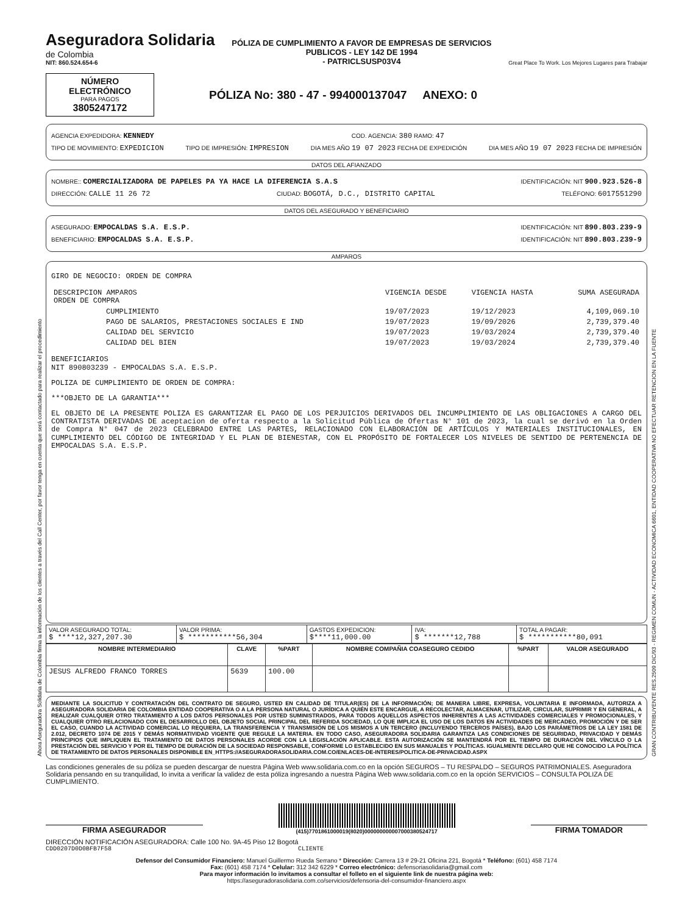Aseguradora Solidaria
de Colombia
NIT: 860.524.654-6
PÓLIZA DE CUMPLIMIENTO A FAVOR DE EMPRESAS DE SERVICIOS
PUBLICOS - LEY 142 DE 1994
- PATRICLSUSP03V4
Great Place To Work. Los Mejores Lugares para Trabajar
NÚMERO ELECTRÓNICO
PARA PAGOS
3805247172
PÓLIZA No: 380 - 47 - 994000137047 ANEXO: 0
AGENCIA EXPEDIDORA: KENNEDY COD. AGENCIA: 380 RAMO: 47
TIPO DE MOVIMIENTO: EXPEDICION TIPO DE IMPRESIÓN: IMPRESION DIA MES AÑO 19 07 2023 FECHA DE EXPEDICIÓN DIA MES AÑO 19 07 2023 FECHA DE IMPRESIÓN
DATOS DEL AFIANZADO
NOMBRE:: COMERCIALIZADORA DE PAPELES PA YA HACE LA DIFERENCIA S.A.S IDENTIFICACIÓN: NIT 900.923.526-8
DIRECCIÓN: CALLE 11 26 72 CIUDAD: BOGOTÁ, D.C., DISTRITO CAPITAL TELÉFONO: 6017551290
DATOS DEL ASEGURADO Y BENEFICIARIO
ASEGURADO: EMPOCALDAS S.A. E.S.P. IDENTIFICACIÓN: NIT 890.803.239-9
BENEFICIARIO: EMPOCALDAS S.A. E.S.P. IDENTIFICACIÓN: NIT 890.803.239-9
AMPAROS
GIRO DE NEGOCIO: ORDEN DE COMPRA
| DESCRIPCION AMPAROS ORDEN DE COMPRA | VIGENCIA DESDE | VIGENCIA HASTA | SUMA ASEGURADA |
| CUMPLIMIENTO | 19/07/2023 | 19/12/2023 | 4,109,069.10 |
| PAGO DE SALARIOS, PRESTACIONES SOCIALES E IND | 19/07/2023 | 19/09/2026 | 2,739,379.40 |
| CALIDAD DEL SERVICIO | 19/07/2023 | 19/03/2024 | 2,739,379.40 |
| CALIDAD DEL BIEN | 19/07/2023 | 19/03/2024 | 2,739,379.40 |
BENEFICIARIOS
NIT 890803239 - EMPOCALDAS S.A. E.S.P.
POLIZA DE CUMPLIMIENTO DE ORDEN DE COMPRA:
***OBJETO DE LA GARANTIA***
EL OBJETO DE LA PRESENTE POLIZA ES GARANTIZAR EL PAGO DE LOS PERJUICIOS DERIVADOS DEL INCUMPLIMIENTO DE LAS OBLIGACIONES A CARGO DEL CONTRATISTA DERIVADAS DE aceptacion de oferta respecto a la Solicitud Pública de Ofertas N° 101 de 2023, la cual se derivó en la Orden de Compra N° 047 de 2023 CELEBRADO ENTRE LAS PARTES, RELACIONADO CON ELABORACIÓN DE ARTÍCULOS Y MATERIALES INSTITUCIONALES, EN CUMPLIMIENTO DEL CÓDIGO DE INTEGRIDAD Y EL PLAN DE BIENESTAR, CON EL PROPÓSITO DE FORTALECER LOS NIVELES DE SENTIDO DE PERTENENCIA DE EMPOCALDAS S.A. E.S.P.
| VALOR ASEGURADO TOTAL: $ ****12,327,207.30 | VALOR PRIMA: $ ***********56,304 | GASTOS EXPEDICION: $****11,000.00 | IVA: $ *******12,788 | TOTAL A PAGAR: $ ***********80,091 |
| NOMBRE INTERMEDIARIO | CLAVE | %PART | NOMBRE COMPAÑIA COASEGURO CEDIDO | %PART | VALOR ASEGURADO |
| --- | --- | --- | --- | --- | --- |
| JESUS ALFREDO FRANCO TORRES | 5639 | 100.00 | | | |
MEDIANTE LA SOLICITUD Y CONTRATACIÓN DEL CONTRATO DE SEGURO, USTED EN CALIDAD DE TITULAR(ES) DE LA INFORMACIÓN; DE MANERA LIBRE, EXPRESA, VOLUNTARIA E INFORMADA, AUTORIZA A ASEGURADORA SOLIDARIA DE COLOMBIA ENTIDAD COOPERATIVA O A LA PERSONA NATURAL O JURÍDICA A QUIÉN ESTE ENCARGUE, A RECOLECTAR, ALMACENAR, UTILIZAR, CIRCULAR, SUPRIMIR Y EN GENERAL, A REALIZAR CUALQUIER OTRO TRATAMIENTO A LOS DATOS PERSONALES POR USTED SUMINISTRADOS, PARA TODOS AQUELLOS ASPECTOS INHERENTES A LAS ACTIVIDADES COMERCIALES Y PROMOCIONALES, Y CUALQUIER OTRO RELACIONADO CON EL DESARROLLO DEL OBJETO SOCIAL PRINCIPAL DEL REFERIDA SOCIEDAD, LO QUE IMPLICA EL USO DE LOS DATOS EN ACTIVIDADES DE MERCADEO, PROMOCIÓN Y DE SER EL CASO, CUANDO LA ACTIVIDAD COMERCIAL LO REQUIERA, LA TRANSFERENCIA Y TRANSMISIÓN DE LOS MISMOS A UN TERCERO (INCLUYENDO TERCEROS PAÍSES), BAJO LOS PARÁMETROS DE LA LEY 1581 DE 2.012, DECRETO 1074 DE 2015 Y DEMÁS NORMATIVIDAD VIGENTE QUE REGULE LA MATERIA. EN TODO CASO, ASEGURADORA SOLIDARIA GARANTIZA LAS CONDICIONES DE SEGURIDAD, PRIVACIDAD Y DEMÁS PRINCIPIOS QUE IMPLIQUEN EL TRATAMIENTO DE DATOS PERSONALES ACORDE CON LA LEGISLACIÓN APLICABLE. ESTA AUTORIZACIÓN SE MANTENDRÁ POR EL TIEMPO DE DURACIÓN DEL VÍNCULO O LA PRESTACIÓN DEL SERVICIO Y POR EL TIEMPO DE DURACIÓN DE LA SOCIEDAD RESPONSABLE, CONFORME LO ESTABLECIDO EN SUS MANUALES Y POLÍTICAS. IGUALMENTE DECLARO QUE HE CONOCIDO LA POLÍTICA DE TRATAMIENTO DE DATOS PERSONALES DISPONIBLE EN_HTTPS://ASEGURADORASOLIDARIA.COM.CO/ENLACES-DE-INTERES/POLITICA-DE-PRIVACIDAD.ASPX
Las condiciones generales de su póliza se pueden descargar de nuestra Página Web www.solidaria.com.co en la opción SEGUROS – TU RESPALDO – SEGUROS PATRIMONIALES. Aseguradora Solidaria pensando en su tranquilidad, lo invita a verificar la validez de esta póliza ingresando a nuestra Página Web www.solidaria.com.co en la opción SERVICIOS – CONSULTA POLIZA DE CUMPLIMIENTO.
FIRMA ASEGURADOR
(415)7701861000019(8020)000000000007000380524717
FIRMA TOMADOR
DIRECCIÓN NOTIFICACIÓN ASEGURADORA: Calle 100 No. 9A-45 Piso 12 Bogotá
CDD0207D0D0BFB7F58 CLIENTE
Defensor del Consumidor Financiero: Manuel Guillermo Rueda Serrano * Dirección: Carrera 13 # 29-21 Oficina 221, Bogotá * Teléfono: (601) 458 7174
Fax: (601) 458 7174 * Celular: 312 342 6229 * Correo electrónico: defensoriasolidaria@gmail.com
Para mayor información lo invitamos a consultar el folleto en el siguiente link de nuestra página web:
https://aseguradorasolidaria.com.co/servicios/defensoria-del-consumidor-financiero.aspx
Ahora Aseguradora Solidaria de Colombia firma la información de los clientes a través del Call Center, por favor tenga en cuenta que será contactado para realizar el procedimiento
GRAN CONTRIBUYENTE RES.2509 DIC/93 - REGIMEN COMUN - ACTIVIDAD ECONOMICA 6601, ENTIDAD COOPERATIVA NO EFECTUAR RETENCION EN LA FUENTE